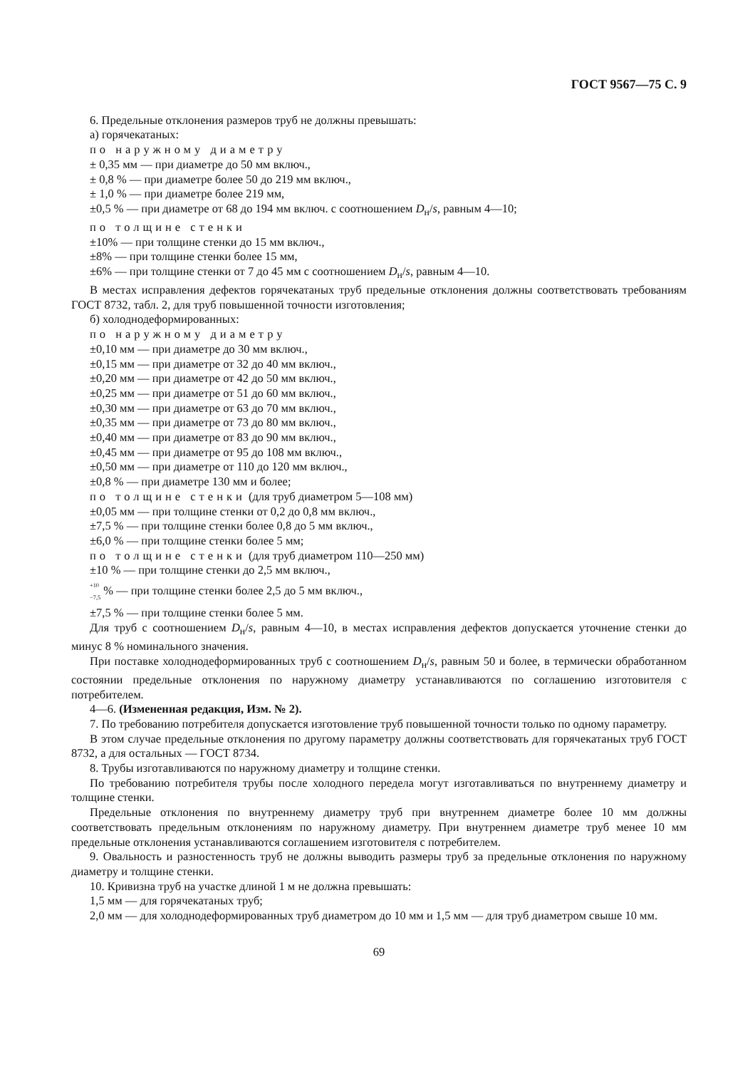ГОСТ 9567—75 С. 9
6. Предельные отклонения размеров труб не должны превышать:
а) горячекатаных:
по наружному диаметру
± 0,35 мм — при диаметре до 50 мм включ.,
± 0,8 % — при диаметре более 50 до 219 мм включ.,
± 1,0 % — при диаметре более 219 мм,
±0,5 % — при диаметре от 68 до 194 мм включ. с соотношением D<sub>н</sub>/s, равным 4—10;
по толщине стенки
±10% — при толщине стенки до 15 мм включ.,
±8% — при толщине стенки более 15 мм,
±6% — при толщине стенки от 7 до 45 мм с соотношением D<sub>н</sub>/s, равным 4—10.
В местах исправления дефектов горячекатаных труб предельные отклонения должны соответствовать требованиям ГОСТ 8732, табл. 2, для труб повышенной точности изготовления;
б) холоднодеформированных:
по наружному диаметру
±0,10 мм — при диаметре до 30 мм включ.,
±0,15 мм — при диаметре от 32 до 40 мм включ.,
±0,20 мм — при диаметре от 42 до 50 мм включ.,
±0,25 мм — при диаметре от 51 до 60 мм включ.,
±0,30 мм — при диаметре от 63 до 70 мм включ.,
±0,35 мм — при диаметре от 73 до 80 мм включ.,
±0,40 мм — при диаметре от 83 до 90 мм включ.,
±0,45 мм — при диаметре от 95 до 108 мм включ.,
±0,50 мм — при диаметре от 110 до 120 мм включ.,
±0,8 % — при диаметре 130 мм и более;
по толщине стенки (для труб диаметром 5—108 мм)
±0,05 мм — при толщине стенки от 0,2 до 0,8 мм включ.,
±7,5 % — при толщине стенки более 0,8 до 5 мм включ.,
±6,0 % — при толщине стенки более 5 мм;
по толщине стенки (для труб диаметром 110—250 мм)
±10 % — при толщине стенки до 2,5 мм включ.,
<sup>+10</sup>
<sub>−7,5</sub> % — при толщине стенки более 2,5 до 5 мм включ.,
±7,5 % — при толщине стенки более 5 мм.
Для труб с соотношением D<sub>н</sub>/s, равным 4—10, в местах исправления дефектов допускается уточнение стенки до минус 8 % номинального значения.
При поставке холоднодеформированных труб с соотношением D<sub>н</sub>/s, равным 50 и более, в термически обработанном состоянии предельные отклонения по наружному диаметру устанавливаются по соглашению изготовителя с потребителем.
4—6. (Измененная редакция, Изм. № 2).
7. По требованию потребителя допускается изготовление труб повышенной точности только по одному параметру.
В этом случае предельные отклонения по другому параметру должны соответствовать для горячекатаных труб ГОСТ 8732, а для остальных — ГОСТ 8734.
8. Трубы изготавливаются по наружному диаметру и толщине стенки.
По требованию потребителя трубы после холодного передела могут изготавливаться по внутреннему диаметру и толщине стенки.
Предельные отклонения по внутреннему диаметру труб при внутреннем диаметре более 10 мм должны соответствовать предельным отклонениям по наружному диаметру. При внутреннем диаметре труб менее 10 мм предельные отклонения устанавливаются соглашением изготовителя с потребителем.
9. Овальность и разностенность труб не должны выводить размеры труб за предельные отклонения по наружному диаметру и толщине стенки.
10. Кривизна труб на участке длиной 1 м не должна превышать:
1,5 мм — для горячекатаных труб;
2,0 мм — для холоднодеформированных труб диаметром до 10 мм и 1,5 мм — для труб диаметром свыше 10 мм.
69